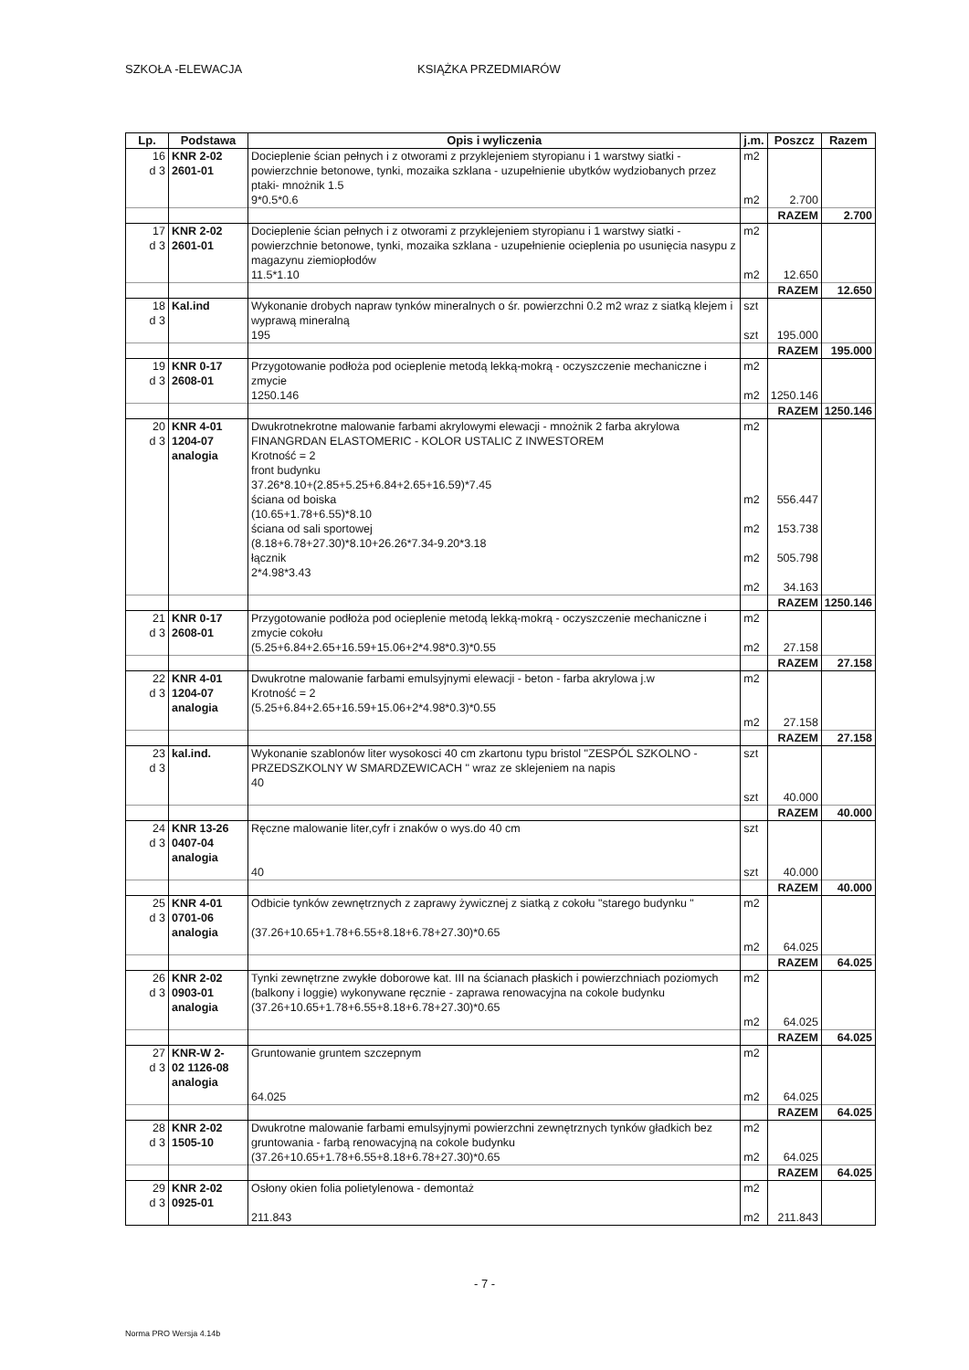SZKOŁA -ELEWACJA KSIĄŻKA PRZEDMIARÓW
| Lp. | Podstawa | Opis i wyliczenia | j.m. | Poszcz | Razem |
| --- | --- | --- | --- | --- | --- |
| 16 d 3 | KNR 2-02 2601-01 | Docieplenie ścian pełnych i z otworami z przyklejeniem styropianu i 1 warstwy siatki - powierzchnie betonowe, tynki, mozaika szklana - uzupełnienie ubytków wydziobanych przez ptaki- mnożnik 1.5 9*0.5*0.6 | m2 m2 | 2.700 | |
| | | | | RAZEM | 2.700 |
| 17 d 3 | KNR 2-02 2601-01 | Docieplenie ścian pełnych i z otworami z przyklejeniem styropianu i 1 warstwy siatki - powierzchnie betonowe, tynki, mozaika szklana - uzupełnienie ocieplenia po usunięcia nasypu z magazynu ziemiopłodów 11.5*1.10 | m2 m2 | 12.650 | |
| | | | | RAZEM | 12.650 |
| 18 d 3 | Kal.ind | Wykonanie drobych napraw tynków mineralnych o śr. powierzchni 0.2 m2 wraz z siatką klejem i wyprawą mineralną 195 | szt szt | 195.000 | |
| | | | | RAZEM | 195.000 |
| 19 d 3 | KNR 0-17 2608-01 | Przygotowanie podłoża pod ocieplenie metodą lekką-mokrą - oczyszczenie mechaniczne i zmycie 1250.146 | m2 m2 | 1250.146 | |
| | | | | RAZEM | 1250.146 |
| 20 d 3 | KNR 4-01 1204-07 analogia | Dwukrotnekrotne malowanie farbami akrylowymi elewacji - mnożnik 2 farba akrylowa FINANGRDAN ELASTOMERIC - KOLOR USTALIC Z INWESTOREM Krotność = 2 front budynku 37.26*8.10+(2.85+5.25+6.84+2.65+16.59)*7.45 ściana od boiska (10.65+1.78+6.55)*8.10 ściana od sali sportowej (8.18+6.78+27.30)*8.10+26.26*7.34-9.20*3.18 łącznik 2*4.98*3.43 | m2 m2 m2 m2 m2 | 556.447 153.738 505.798 34.163 | |
| | | | | RAZEM | 1250.146 |
| 21 d 3 | KNR 0-17 2608-01 | Przygotowanie podłoża pod ocieplenie metodą lekką-mokrą - oczyszczenie mechaniczne i zmycie cokołu (5.25+6.84+2.65+16.59+15.06+2*4.98*0.3)*0.55 | m2 m2 | 27.158 | |
| | | | | RAZEM | 27.158 |
| 22 d 3 | KNR 4-01 1204-07 analogia | Dwukrotne malowanie farbami emulsyjnymi elewacji - beton - farba akrylowa j.w Krotność = 2 (5.25+6.84+2.65+16.59+15.06+2*4.98*0.3)*0.55 | m2 m2 | 27.158 | |
| | | | | RAZEM | 27.158 |
| 23 d 3 | kal.ind. | Wykonanie szablonów liter wysokosci 40 cm zkartonu typu bristol "ZESPÓL SZKOLNO - PRZEDSZKOLNY W SMARDZEWICACH " wraz ze sklejeniem na napis 40 | szt szt | 40.000 | |
| | | | | RAZEM | 40.000 |
| 24 d 3 | KNR 13-26 0407-04 analogia | Ręczne malowanie liter,cyfr i znaków o wys.do 40 cm 40 | szt szt | 40.000 | |
| | | | | RAZEM | 40.000 |
| 25 d 3 | KNR 4-01 0701-06 analogia | Odbicie tynków zewnętrznych z zaprawy żywicznej z siatką z cokołu "starego budynku " (37.26+10.65+1.78+6.55+8.18+6.78+27.30)*0.65 | m2 m2 | 64.025 | |
| | | | | RAZEM | 64.025 |
| 26 d 3 | KNR 2-02 0903-01 analogia | Tynki zewnętrzne zwykłe doborowe kat. III na ścianach płaskich i powierzchniach poziomych (balkony i loggie) wykonywane ręcznie - zaprawa renowacyjna na cokole budynku (37.26+10.65+1.78+6.55+8.18+6.78+27.30)*0.65 | m2 m2 | 64.025 | |
| | | | | RAZEM | 64.025 |
| 27 d 3 | KNR-W 2- 02 1126-08 analogia | Gruntowanie gruntem szczepnym 64.025 | m2 m2 | 64.025 | |
| | | | | RAZEM | 64.025 |
| 28 d 3 | KNR 2-02 1505-10 | Dwukrotne malowanie farbami emulsyjnymi powierzchni zewnętrznych tynków gładkich bez gruntowania - farbą renowacyjną na cokole budynku (37.26+10.65+1.78+6.55+8.18+6.78+27.30)*0.65 | m2 m2 | 64.025 | |
| | | | | RAZEM | 64.025 |
| 29 d 3 | KNR 2-02 0925-01 | Osłony okien folia polietylenowa - demontaż 211.843 | m2 m2 | 211.843 | |
- 7 -
Norma PRO Wersja 4.14b